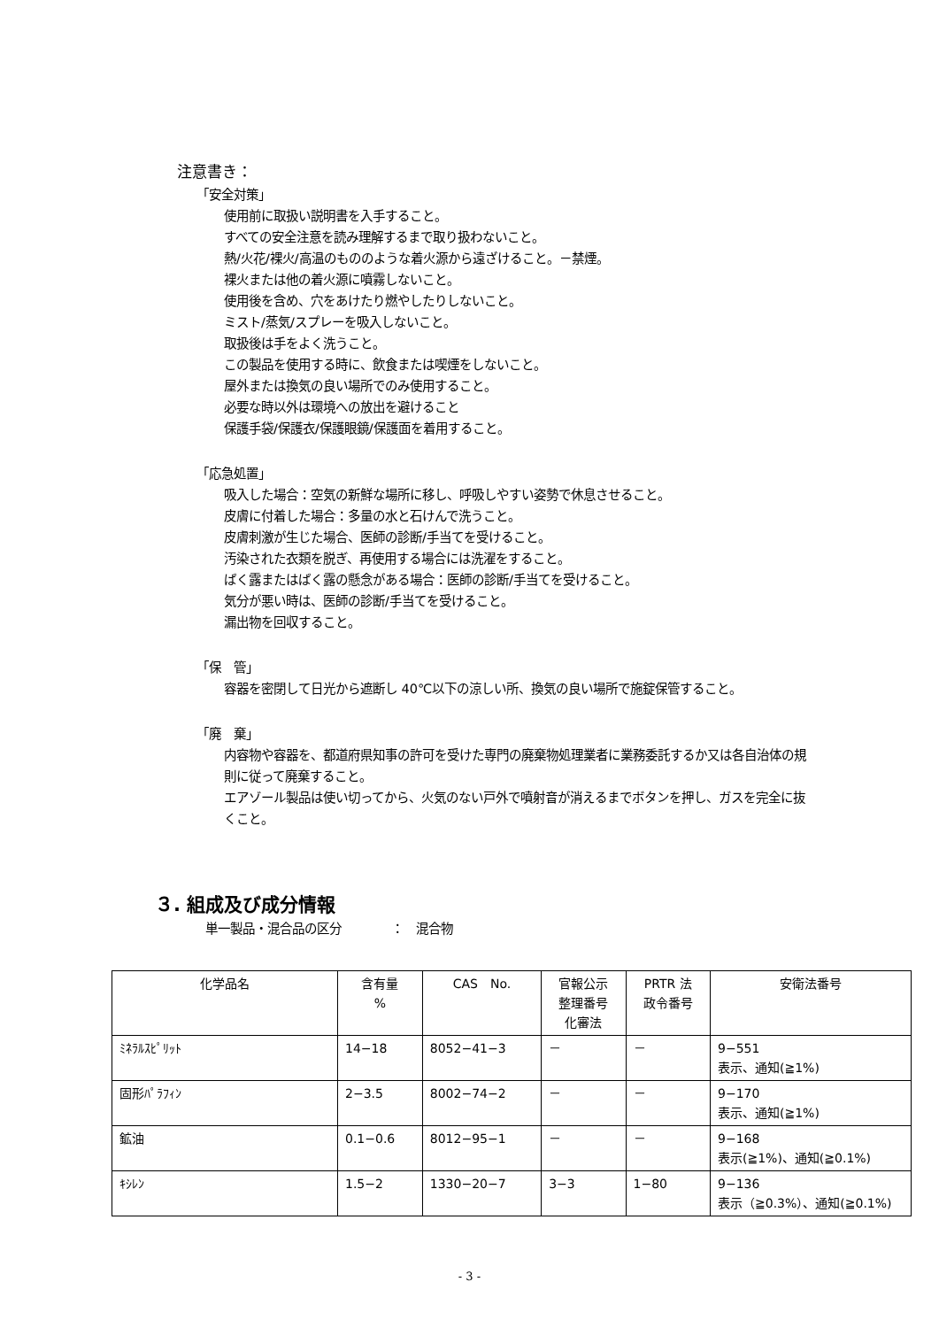注意書き：
「安全対策」
使用前に取扱い説明書を入手すること。
すべての安全注意を読み理解するまで取り扱わないこと。
熱/火花/裸火/高温のもののような着火源から遠ざけること。－禁煙。
裸火または他の着火源に噴霧しないこと。
使用後を含め、穴をあけたり燃やしたりしないこと。
ミスト/蒸気/スプレーを吸入しないこと。
取扱後は手をよく洗うこと。
この製品を使用する時に、飲食または喫煙をしないこと。
屋外または換気の良い場所でのみ使用すること。
必要な時以外は環境への放出を避けること
保護手袋/保護衣/保護眼鏡/保護面を着用すること。
「応急処置」
吸入した場合：空気の新鮮な場所に移し、呼吸しやすい姿勢で休息させること。
皮膚に付着した場合：多量の水と石けんで洗うこと。
皮膚刺激が生じた場合、医師の診断/手当てを受けること。
汚染された衣類を脱ぎ、再使用する場合には洗濯をすること。
ばく露またはばく露の懸念がある場合：医師の診断/手当てを受けること。
気分が悪い時は、医師の診断/手当てを受けること。
漏出物を回収すること。
「保　管」
容器を密閉して日光から遮断し 40℃以下の涼しい所、換気の良い場所で施錠保管すること。
「廃　棄」
内容物や容器を、都道府県知事の許可を受けた専門の廃棄物処理業者に業務委託するか又は各自治体の規則に従って廃棄すること。
エアゾール製品は使い切ってから、火気のない戸外で噴射音が消えるまでボタンを押し、ガスを完全に抜くこと。
３. 組成及び成分情報
単一製品・混合品の区分　　　　：　混合物
| 化学品名 | 含有量 % | CAS No. | 官報公示 整理番号 化審法 | PRTR 法 政令番号 | 安衛法番号 |
| --- | --- | --- | --- | --- | --- |
| ﾐﾈﾗﾙｽﾋﾟﾘｯﾄ | 14−18 | 8052−41−3 | － | － | 9−551 表示、通知(≧1%) |
| 固形ﾊﾟﾗﾌｨﾝ | 2−3.5 | 8002−74−2 | － | － | 9−170 表示、通知(≧1%) |
| 鉱油 | 0.1−0.6 | 8012−95−1 | － | － | 9−168 表示(≧1%)、通知(≧0.1%) |
| ｷｼﾚﾝ | 1.5−2 | 1330−20−7 | 3−3 | 1−80 | 9−136 表示（≧0.3%）、通知(≧0.1%) |
- 3 -